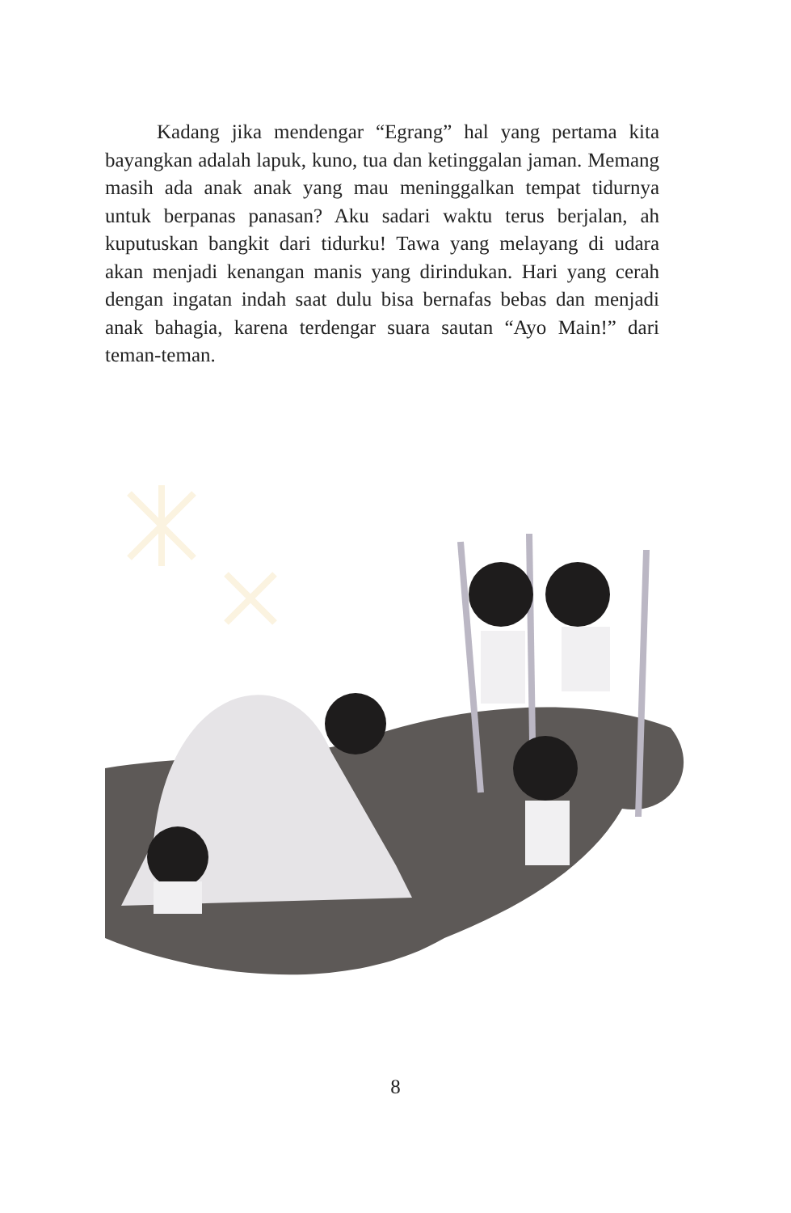Kadang jika mendengar “Egrang” hal yang pertama kita bayangkan adalah lapuk, kuno, tua dan ketinggalan jaman. Memang masih ada anak anak yang mau meninggalkan tempat tidurnya untuk berpanas panasan? Aku sadari waktu terus berjalan, ah kuputuskan bangkit dari tidurku! Tawa yang melayang di udara akan menjadi kenangan manis yang dirindukan. Hari yang cerah dengan ingatan indah saat dulu bisa bernafas bebas dan menjadi anak bahagia, karena terdengar suara sautan “Ayo Main!” dari teman-teman.
8